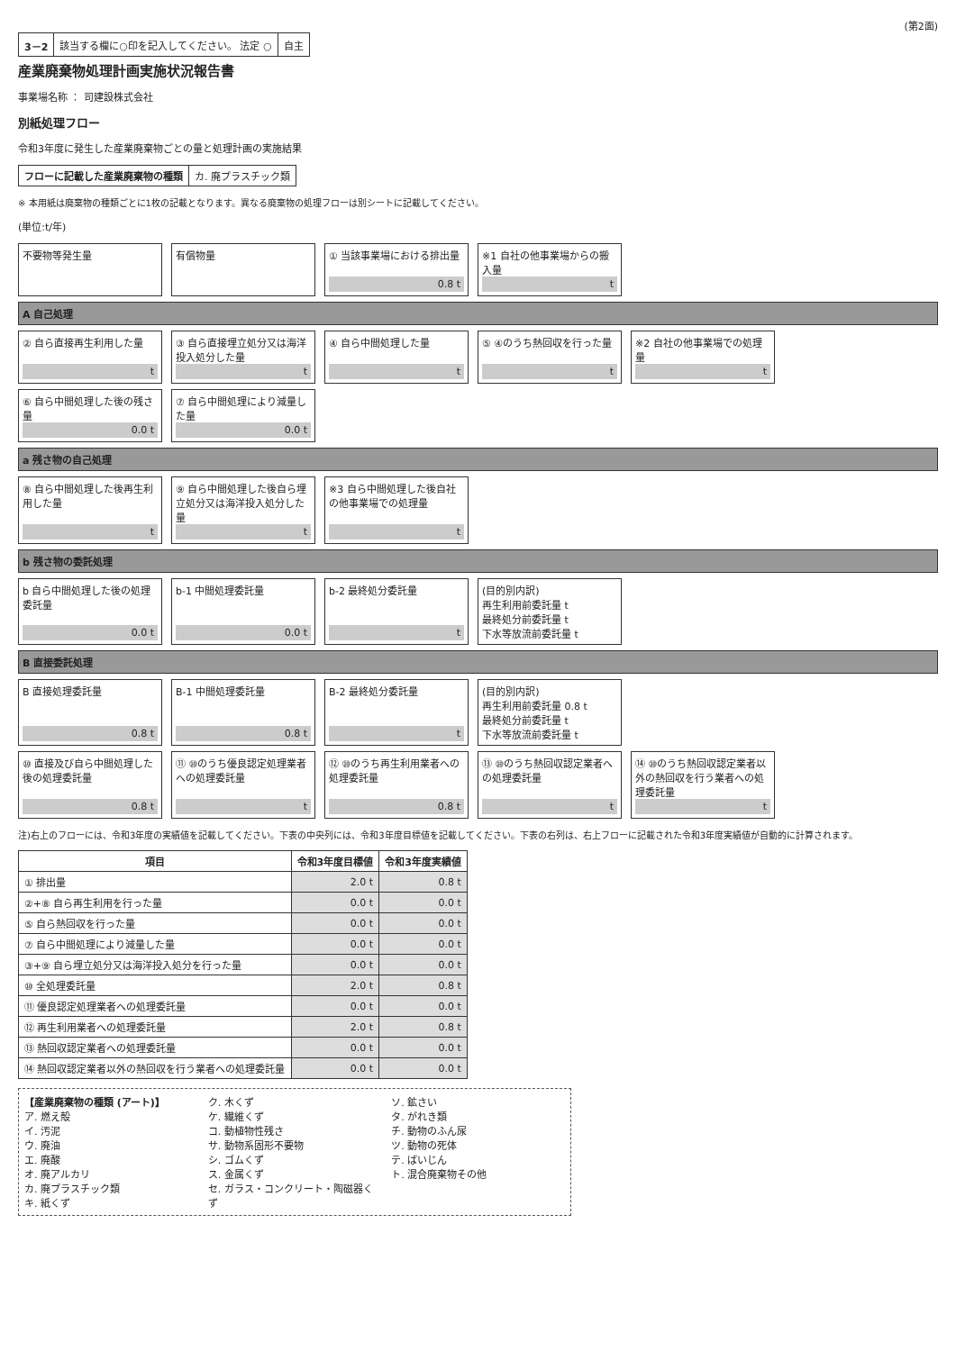(第2面)
| 3－2 | 該当する欄に○印を記入してください。 法定 ○ | 自主 |
産業廃棄物処理計画実施状況報告書
事業場名称 ： 司建設株式会社
別紙処理フロー
令和3年度に発生した産業廃棄物ごとの量と処理計画の実施結果
| フローに記載した産業廃棄物の種類 | カ. 廃プラスチック類 |
※ 本用紙は廃棄物の種類ごとに1枚の記載となります。異なる廃棄物の処理フローは別シートに記載してください。
(単位:t/年)
不要物等発生量
有償物量
① 当該事業場における排出量
0.8 t
※1 自社の他事業場からの搬入量
t
A 自己処理
② 自ら直接再生利用した量
t
③ 自ら直接埋立処分又は海洋投入処分した量
t
④ 自ら中間処理した量
t
⑤ ④のうち熱回収を行った量
t
※2 自社の他事業場での処理量
t
⑥ 自ら中間処理した後の残さ量
0.0 t
⑦ 自ら中間処理により減量した量
0.0 t
a 残さ物の自己処理
⑧ 自ら中間処理した後再生利用した量
t
⑨ 自ら中間処理した後自ら埋立処分又は海洋投入処分した量
t
※3 自ら中間処理した後自社の他事業場での処理量
t
b 残さ物の委託処理
b 自ら中間処理した後の処理委託量
0.0 t
b-1 中間処理委託量
0.0 t
b-2 最終処分委託量
t
(目的別内訳)
再生利用前委託量 t
最終処分前委託量 t
下水等放流前委託量 t
B 直接委託処理
B 直接処理委託量
0.8 t
B-1 中間処理委託量
0.8 t
B-2 最終処分委託量
t
(目的別内訳)
再生利用前委託量 0.8 t
最終処分前委託量 t
下水等放流前委託量 t
⑩ 直接及び自ら中間処理した後の処理委託量
0.8 t
⑪ ⑩のうち優良認定処理業者への処理委託量
t
⑫ ⑩のうち再生利用業者への処理委託量
0.8 t
⑬ ⑩のうち熱回収認定業者への処理委託量
t
⑭ ⑩のうち熱回収認定業者以外の熱回収を行う業者への処理委託量
t
注)右上のフローには、令和3年度の実績値を記載してください。下表の中央列には、令和3年度目標値を記載してください。下表の右列は、右上フローに記載された令和3年度実績値が自動的に計算されます。
| 項目 | 令和3年度目標値 | 令和3年度実績値 |
| --- | --- | --- |
| ① 排出量 | 2.0 t | 0.8 t |
| ②+⑧ 自ら再生利用を行った量 | 0.0 t | 0.0 t |
| ⑤ 自ら熱回収を行った量 | 0.0 t | 0.0 t |
| ⑦ 自ら中間処理により減量した量 | 0.0 t | 0.0 t |
| ③+⑨ 自ら埋立処分又は海洋投入処分を行った量 | 0.0 t | 0.0 t |
| ⑩ 全処理委託量 | 2.0 t | 0.8 t |
| ⑪ 優良認定処理業者への処理委託量 | 0.0 t | 0.0 t |
| ⑫ 再生利用業者への処理委託量 | 2.0 t | 0.8 t |
| ⑬ 熱回収認定業者への処理委託量 | 0.0 t | 0.0 t |
| ⑭ 熱回収認定業者以外の熱回収を行う業者への処理委託量 | 0.0 t | 0.0 t |
【産業廃棄物の種類 (アート)】
ア. 燃え殻
イ. 汚泥
ウ. 廃油
エ. 廃酸
オ. 廃アルカリ
カ. 廃プラスチック類
キ. 紙くず
ク. 木くず
ケ. 繊維くず
コ. 動植物性残さ
サ. 動物系固形不要物
シ. ゴムくず
ス. 金属くず
セ. ガラス・コンクリート・陶磁器くず
ソ. 鉱さい
タ. がれき類
チ. 動物のふん尿
ツ. 動物の死体
テ. ばいじん
ト. 混合廃棄物その他